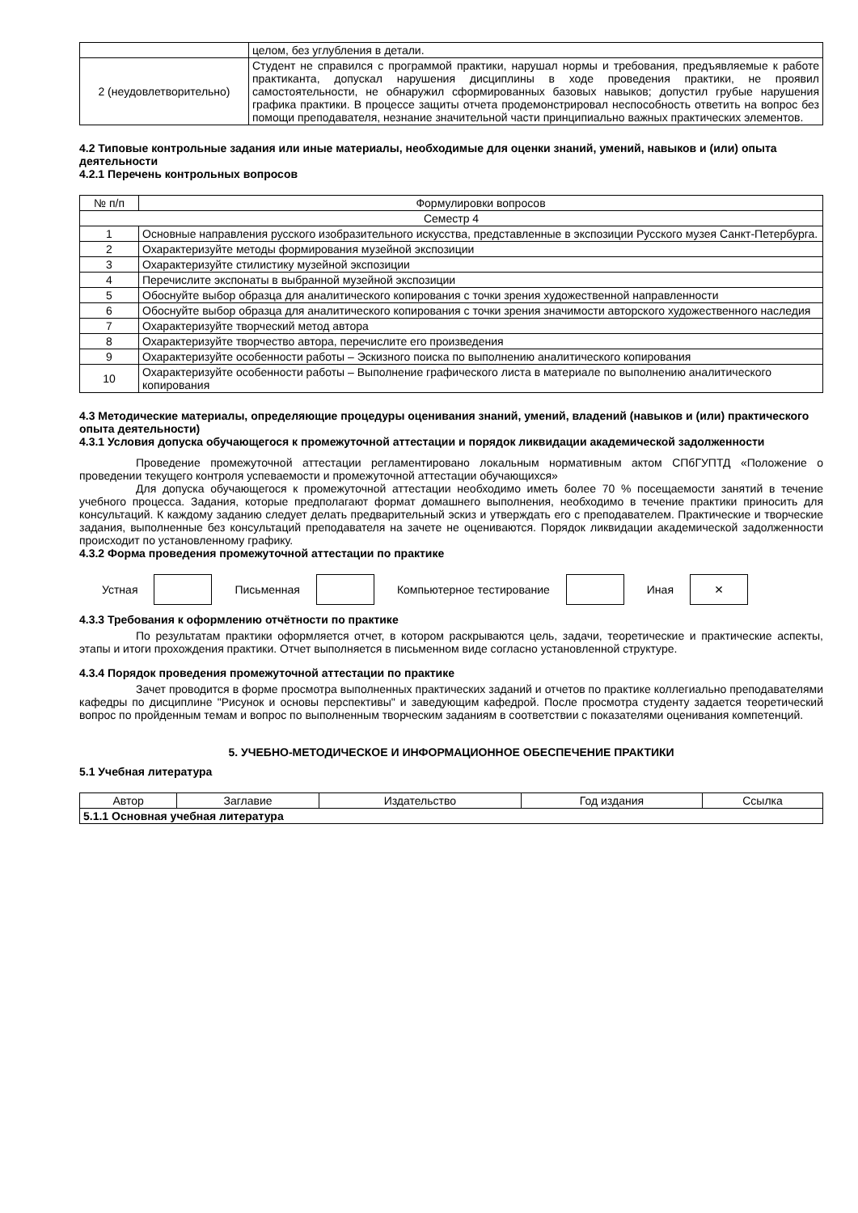| | целом, без углубления в детали. |
| 2 (неудовлетворительно) | Студент не справился с программой практики, нарушал нормы и требования, предъявляемые к работе практиканта, допускал нарушения дисциплины в ходе проведения практики, не проявил самостоятельности, не обнаружил сформированных базовых навыков; допустил грубые нарушения графика практики. В процессе защиты отчета продемонстрировал неспособность ответить на вопрос без помощи преподавателя, незнание значительной части принципиально важных практических элементов. |
4.2 Типовые контрольные задания или иные материалы, необходимые для оценки знаний, умений, навыков и (или) опыта деятельности
4.2.1 Перечень контрольных вопросов
| № п/п | Формулировки вопросов |
| --- | --- |
| Семестр 4 | |
| 1 | Основные направления русского изобразительного искусства, представленные в экспозиции Русского музея Санкт-Петербурга. |
| 2 | Охарактеризуйте методы формирования музейной экспозиции |
| 3 | Охарактеризуйте стилистику музейной экспозиции |
| 4 | Перечислите экспонаты в выбранной музейной экспозиции |
| 5 | Обоснуйте выбор образца для аналитического копирования с точки зрения художественной направленности |
| 6 | Обоснуйте выбор образца для аналитического копирования с точки зрения значимости авторского художественного наследия |
| 7 | Охарактеризуйте творческий метод автора |
| 8 | Охарактеризуйте творчество автора, перечислите его произведения |
| 9 | Охарактеризуйте особенности работы – Эскизного поиска по выполнению аналитического копирования |
| 10 | Охарактеризуйте особенности работы – Выполнение графического листа в материале по выполнению аналитического копирования |
4.3 Методические материалы, определяющие процедуры оценивания знаний, умений, владений (навыков и (или) практического опыта деятельности)
4.3.1 Условия допуска обучающегося к промежуточной аттестации и порядок ликвидации академической задолженности
Проведение промежуточной аттестации регламентировано локальным нормативным актом СПбГУПТД «Положение о проведении текущего контроля успеваемости и промежуточной аттестации обучающихся»
Для допуска обучающегося к промежуточной аттестации необходимо иметь более 70 % посещаемости занятий в течение учебного процесса. Задания, которые предполагают формат домашнего выполнения, необходимо в течение практики приносить для консультаций. К каждому заданию следует делать предварительный эскиз и утверждать его с преподавателем. Практические и творческие задания, выполненные без консультаций преподавателя на зачете не оцениваются. Порядок ликвидации академической задолженности происходит по установленному графику.
4.3.2 Форма проведения промежуточной аттестации по практике
Устная Письменная Компьютерное тестирование Иная
×
4.3.3 Требования к оформлению отчётности по практике
По результатам практики оформляется отчет, в котором раскрываются цель, задачи, теоретические и практические аспекты, этапы и итоги прохождения практики. Отчет выполняется в письменном виде согласно установленной структуре.
4.3.4 Порядок проведения промежуточной аттестации по практике
Зачет проводится в форме просмотра выполненных практических заданий и отчетов по практике коллегиально преподавателями кафедры по дисциплине "Рисунок и основы перспективы" и заведующим кафедрой. После просмотра студенту задается теоретический вопрос по пройденным темам и вопрос по выполненным творческим заданиям в соответствии с показателями оценивания компетенций.
5. УЧЕБНО-МЕТОДИЧЕСКОЕ И ИНФОРМАЦИОННОЕ ОБЕСПЕЧЕНИЕ ПРАКТИКИ
5.1 Учебная литература
| Автор | Заглавие | Издательство | Год издания | Ссылка |
| --- | --- | --- | --- | --- |
| 5.1.1 Основная учебная литература | | | | |